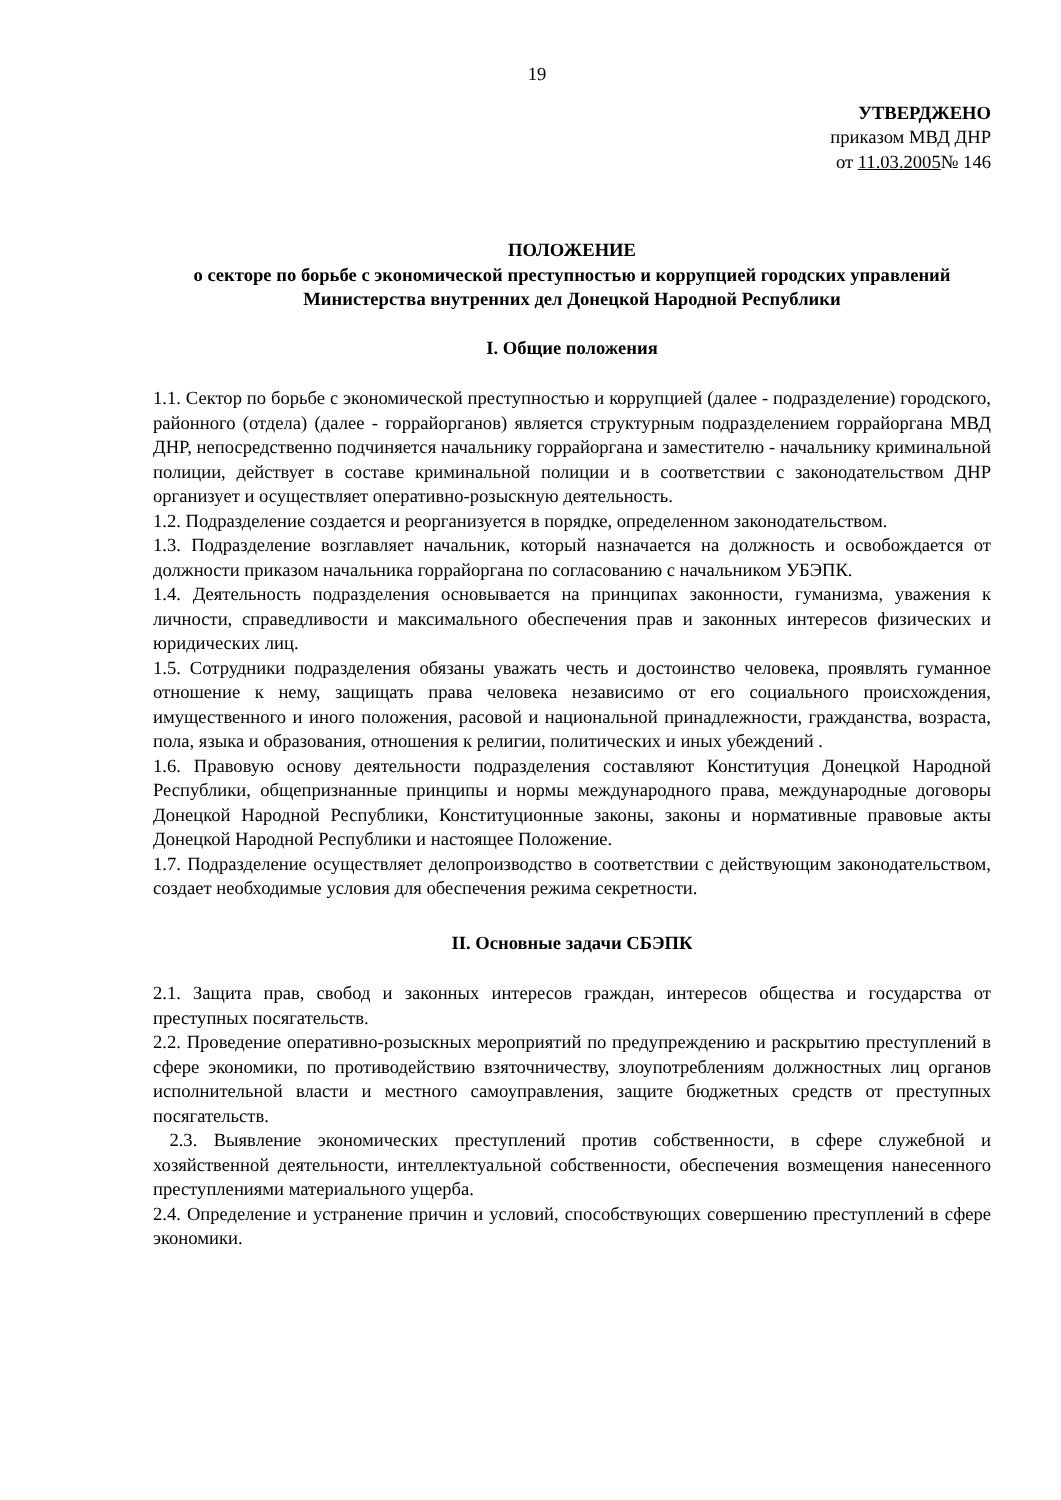19
УТВЕРДЖЕНО
приказом МВД ДНР
от 11.03.2005№ 146
ПОЛОЖЕНИЕ
о секторе по борьбе с экономической преступностью и коррупцией городских управлений Министерства внутренних дел Донецкой Народной Республики
I. Общие положения
1.1. Сектор по борьбе с экономической преступностью и коррупцией (далее - подразделение) городского, районного (отдела) (далее - горрайорганов) является структурным подразделением горрайоргана МВД ДНР, непосредственно подчиняется начальнику горрайоргана и заместителю - начальнику криминальной полиции, действует в составе криминальной полиции и в соответствии с законодательством ДНР организует и осуществляет оперативно-розыскную деятельность.
1.2. Подразделение создается и реорганизуется в порядке, определенном законодательством.
1.3. Подразделение возглавляет начальник, который назначается на должность и освобождается от должности приказом начальника горрайоргана по согласованию с начальником УБЭПК.
1.4. Деятельность подразделения основывается на принципах законности, гуманизма, уважения к личности, справедливости и максимального обеспечения прав и законных интересов физических и юридических лиц.
1.5. Сотрудники подразделения обязаны уважать честь и достоинство человека, проявлять гуманное отношение к нему, защищать права человека независимо от его социального происхождения, имущественного и иного положения, расовой и национальной принадлежности, гражданства, возраста, пола, языка и образования, отношения к религии, политических и иных убеждений .
1.6. Правовую основу деятельности подразделения составляют Конституция Донецкой Народной Республики, общепризнанные принципы и нормы международного права, международные договоры Донецкой Народной Республики, Конституционные законы, законы и нормативные правовые акты Донецкой Народной Республики и настоящее Положение.
1.7. Подразделение осуществляет делопроизводство в соответствии с действующим законодательством, создает необходимые условия для обеспечения режима секретности.
II. Основные задачи СБЭПК
2.1. Защита прав, свобод и законных интересов граждан, интересов общества и государства от преступных посягательств.
2.2. Проведение оперативно-розыскных мероприятий по предупреждению и раскрытию преступлений в сфере экономики, по противодействию взяточничеству, злоупотреблениям должностных лиц органов исполнительной власти и местного самоуправления, защите бюджетных средств от преступных посягательств.
2.3. Выявление экономических преступлений против собственности, в сфере служебной и хозяйственной деятельности, интеллектуальной собственности, обеспечения возмещения нанесенного преступлениями материального ущерба.
2.4. Определение и устранение причин и условий, способствующих совершению преступлений в сфере экономики.